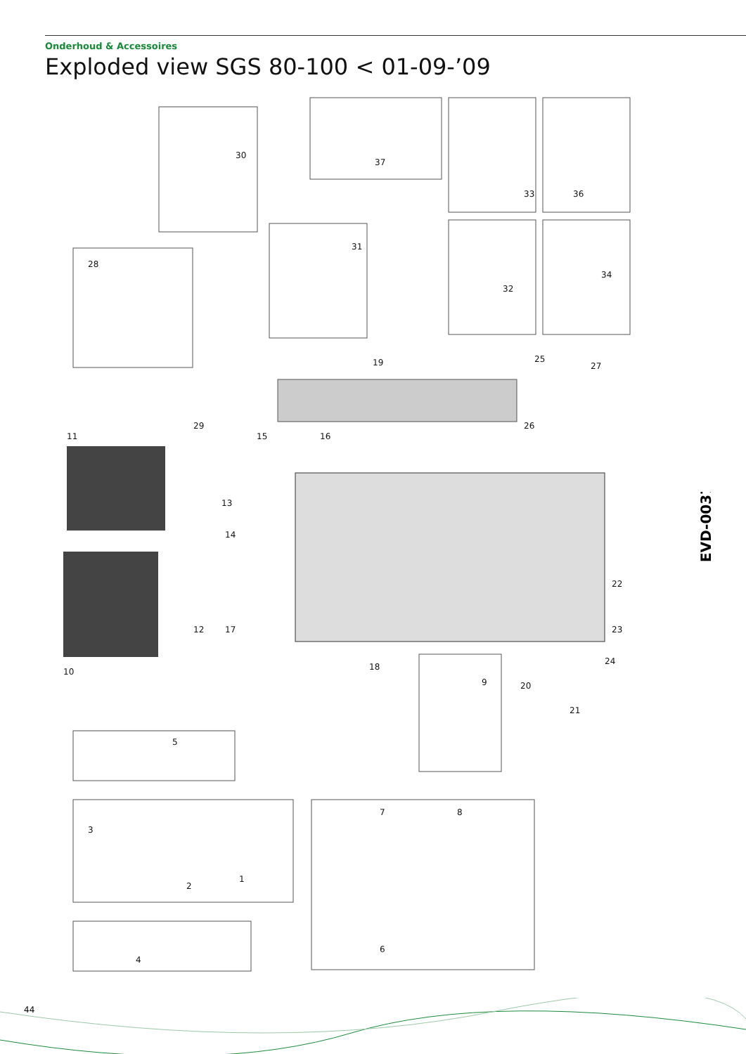Onderhoud & Accessoires
Exploded view SGS 80-100 < 01-09-’09
30
37
33
36
31
32
34
28
19
25
27
26
29
15
16
11
13
14
12
17
18
10
9
20
22
23
24
21
5
3
2
1
7
8
6
4
EVD-0037
44